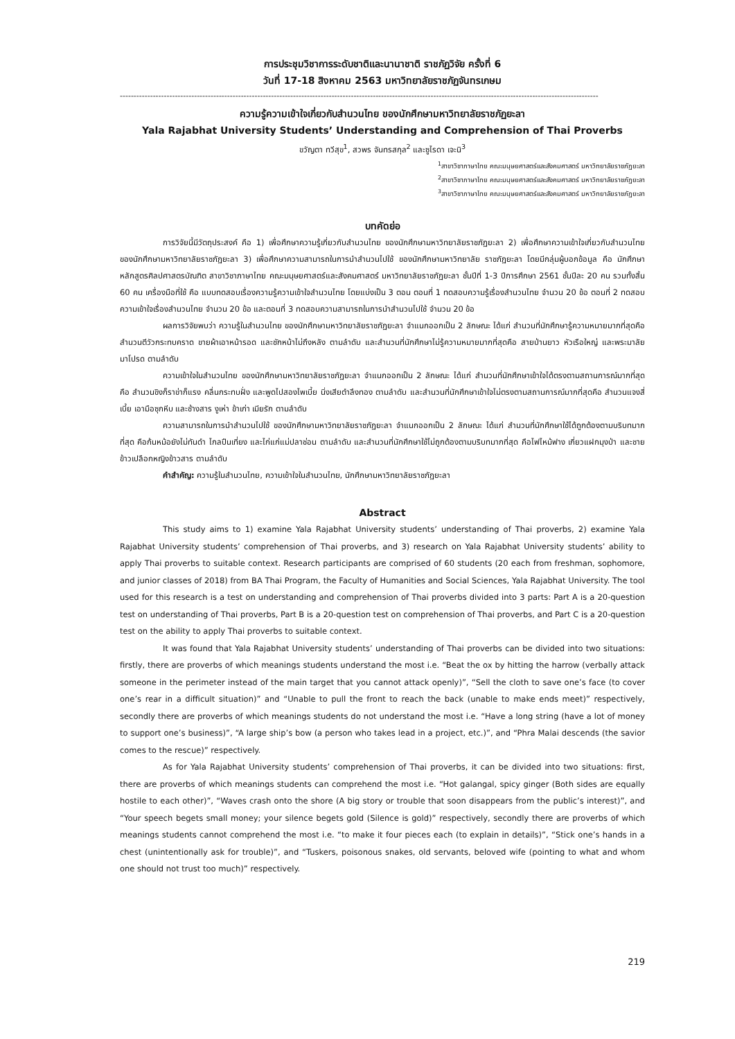การประชุมวิชาการระดับชาติและนานาชาติ ราชภัฏวิจัย ครั้งที่ 6
วันที่ 17-18 สิงหาคม 2563 มหาวิทยาลัยราชภัฏจันทรเกษม
------------------------------------------------------------------------------------------------------------------------------------------------------------------------------
ความรู้ความเข้าใจเกี่ยวกับสำนวนไทย ของนักศึกษามหาวิทยาลัยราชภัฏยะลา
Yala Rajabhat University Students’ Understanding and Comprehension of Thai Proverbs
ขวัญตา ทวีสุข<sup>1</sup>, สวพร จันทรสกุล<sup>2</sup> และซูไรดา เจะนิ<sup>3</sup>
<sup>1</sup> สาขาวิชาภาษาไทย คณะมนุษยศาสตร์และสังคมศาสตร์ มหาวิทยาลัยราชภัฏยะลา
<sup>2</sup> สาขาวิชาภาษาไทย คณะมนุษยศาสตร์และสังคมศาสตร์ มหาวิทยาลัยราชภัฏยะลา
<sup>3</sup> สาขาวิชาภาษาไทย คณะมนุษยศาสตร์และสังคมศาสตร์ มหาวิทยาลัยราชภัฏยะลา
บทคัดย่อ
การวิจัยนี้มีวัตถุประสงค์ คือ 1) เพื่อศึกษาความรู้เกี่ยวกับสำนวนไทย ของนักศึกษามหาวิทยาลัยราชภัฏยะลา 2) เพื่อศึกษาความเข้าใจเกี่ยวกับสำนวนไทย ของนักศึกษามหาวิทยาลัยราชภัฏยะลา 3) เพื่อศึกษาความสามารถในการนำสำนวนไปใช้ ของนักศึกษามหาวิทยาลัย ราชภัฏยะลา โดยมีกลุ่มผู้บอกข้อมูล คือ นักศึกษาหลักสูตรศิลปศาสตรบัณฑิต สาขาวิชาภาษาไทย คณะมนุษยศาสตร์และสังคมศาสตร์ มหาวิทยาลัยราชภัฏยะลา ชั้นปีที่ 1-3 ปีการศึกษา 2561 ชั้นปีละ 20 คน รวมทั้งสิ้น 60 คน เครื่องมือที่ใช้ คือ แบบทดสอบเรื่องความรู้ความเข้าใจสำนวนไทย โดยแบ่งเป็น 3 ตอน ตอนที่ 1 ทดสอบความรู้เรื่องสำนวนไทย จำนวน 20 ข้อ ตอนที่ 2 ทดสอบความเข้าใจเรื่องสำนวนไทย จำนวน 20 ข้อ และตอนที่ 3 ทดสอบความสามารถในการนำสำนวนไปใช้ จำนวน 20 ข้อ
ผลการวิจัยพบว่า ความรู้ในสำนวนไทย ของนักศึกษามหาวิทยาลัยราชภัฏยะลา จำแนกออกเป็น 2 ลักษณะ ได้แก่ สำนวนที่นักศึกษารู้ความหมายมากที่สุดคือ สำนวนตีวัวกระทบคราด ขายผ้าเอาหน้ารอด และชักหน้าไม่ถึงหลัง ตามลำดับ และสำนวนที่นักศึกษาไม่รู้ความหมายมากที่สุดคือ สายป่านยาว หัวเรือใหญ่ และพระมาลัยมาโปรด ตามลำดับ
ความเข้าใจในสำนวนไทย ของนักศึกษามหาวิทยาลัยราชภัฏยะลา จำแนกออกเป็น 2 ลักษณะ ได้แก่ สำนวนที่นักศึกษาเข้าใจได้ตรงตามสถานการณ์มากที่สุดคือ สำนวนขิงก็ราข่าก็แรง คลื่นกระทบฝั่ง และพูดไปสองไพเบี้ย นิ่งเสียตำลึงทอง ตามลำดับ และสำนวนที่นักศึกษาเข้าใจไม่ตรงตามสถานการณ์มากที่สุดคือ สำนวนแจงสี่เบี้ย เอามือซุกหีบ และช้างสาร งูเห่า ข้าเก่า เมียรัก ตามลำดับ
ความสามารถในการนำสำนวนไปใช้ ของนักศึกษามหาวิทยาลัยราชภัฏยะลา จำแนกออกเป็น 2 ลักษณะ ได้แก่ สำนวนที่นักศึกษาใช้ได้ถูกต้องตามบริบทมากที่สุด คือก้นหม้อยังไม่ทันดำ ไกลปืนเที่ยง และไก่แก่แม่ปลาช่อน ตามลำดับ และสำนวนที่นักศึกษาใช้ไม่ถูกต้องตามบริบทมากที่สุด คือไฟไหม้ฟาง เกี่ยวแฝกมุงป่า และชายข้าวเปลือกหญิงข้าวสาร ตามลำดับ
คำสำคัญ: ความรู้ในสำนวนไทย, ความเข้าใจในสำนวนไทย, นักศึกษามหาวิทยาลัยราชภัฏยะลา
Abstract
This study aims to 1) examine Yala Rajabhat University students’ understanding of Thai proverbs, 2) examine Yala Rajabhat University students’ comprehension of Thai proverbs, and 3) research on Yala Rajabhat University students’ ability to apply Thai proverbs to suitable context. Research participants are comprised of 60 students (20 each from freshman, sophomore, and junior classes of 2018) from BA Thai Program, the Faculty of Humanities and Social Sciences, Yala Rajabhat University. The tool used for this research is a test on understanding and comprehension of Thai proverbs divided into 3 parts: Part A is a 20-question test on understanding of Thai proverbs, Part B is a 20-question test on comprehension of Thai proverbs, and Part C is a 20-question test on the ability to apply Thai proverbs to suitable context.
It was found that Yala Rajabhat University students’ understanding of Thai proverbs can be divided into two situations: firstly, there are proverbs of which meanings students understand the most i.e. “Beat the ox by hitting the harrow (verbally attack someone in the perimeter instead of the main target that you cannot attack openly)”, “Sell the cloth to save one’s face (to cover one’s rear in a difficult situation)” and “Unable to pull the front to reach the back (unable to make ends meet)” respectively, secondly there are proverbs of which meanings students do not understand the most i.e. “Have a long string (have a lot of money to support one’s business)”, “A large ship’s bow (a person who takes lead in a project, etc.)”, and “Phra Malai descends (the savior comes to the rescue)” respectively.
As for Yala Rajabhat University students’ comprehension of Thai proverbs, it can be divided into two situations: first, there are proverbs of which meanings students can comprehend the most i.e. “Hot galangal, spicy ginger (Both sides are equally hostile to each other)”, “Waves crash onto the shore (A big story or trouble that soon disappears from the public’s interest)”, and “Your speech begets small money; your silence begets gold (Silence is gold)” respectively, secondly there are proverbs of which meanings students cannot comprehend the most i.e. “to make it four pieces each (to explain in details)”, “Stick one’s hands in a chest (unintentionally ask for trouble)”, and “Tuskers, poisonous snakes, old servants, beloved wife (pointing to what and whom one should not trust too much)” respectively.
219